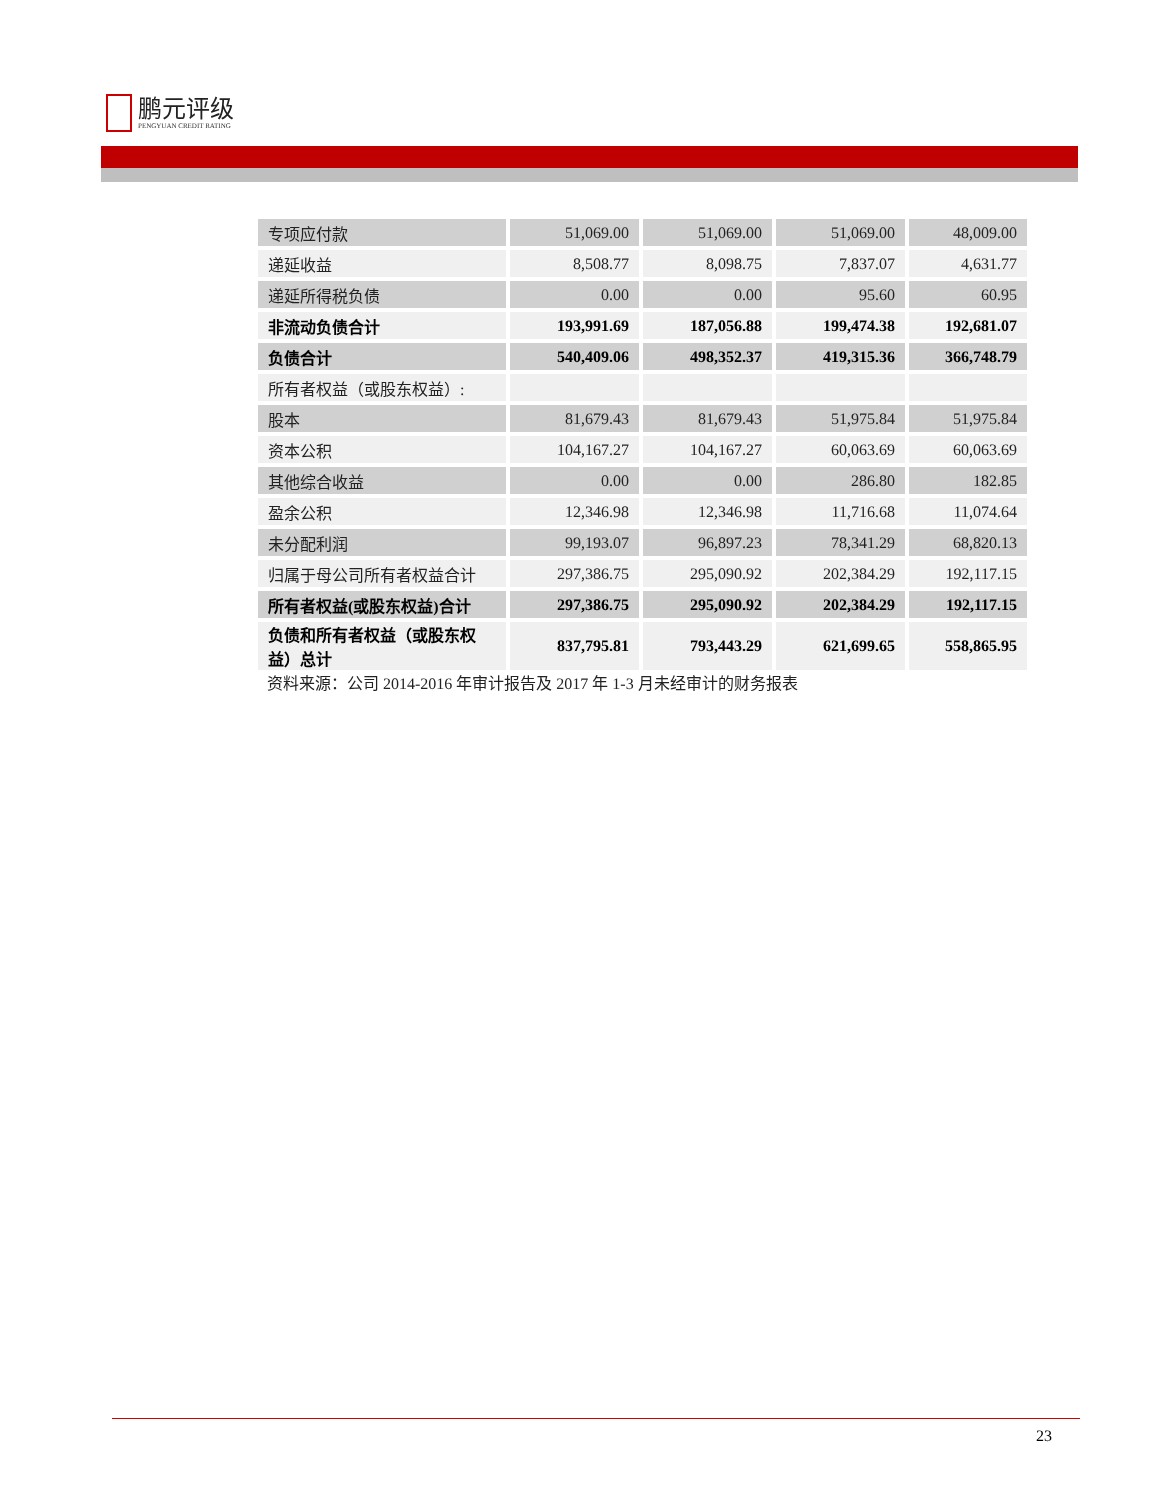鹏元评级
PENGYUAN CREDIT RATING
| 专项应付款 | 51,069.00 | 51,069.00 | 51,069.00 | 48,009.00 |
| 递延收益 | 8,508.77 | 8,098.75 | 7,837.07 | 4,631.77 |
| 递延所得税负债 | 0.00 | 0.00 | 95.60 | 60.95 |
| 非流动负债合计 | 193,991.69 | 187,056.88 | 199,474.38 | 192,681.07 |
| 负债合计 | 540,409.06 | 498,352.37 | 419,315.36 | 366,748.79 |
| 所有者权益（或股东权益）: | | | | |
| 股本 | 81,679.43 | 81,679.43 | 51,975.84 | 51,975.84 |
| 资本公积 | 104,167.27 | 104,167.27 | 60,063.69 | 60,063.69 |
| 其他综合收益 | 0.00 | 0.00 | 286.80 | 182.85 |
| 盈余公积 | 12,346.98 | 12,346.98 | 11,716.68 | 11,074.64 |
| 未分配利润 | 99,193.07 | 96,897.23 | 78,341.29 | 68,820.13 |
| 归属于母公司所有者权益合计 | 297,386.75 | 295,090.92 | 202,384.29 | 192,117.15 |
| 所有者权益(或股东权益)合计 | 297,386.75 | 295,090.92 | 202,384.29 | 192,117.15 |
| 负债和所有者权益（或股东权益）总计 | 837,795.81 | 793,443.29 | 621,699.65 | 558,865.95 |
资料来源：公司 2014-2016 年审计报告及 2017 年 1-3 月未经审计的财务报表
23